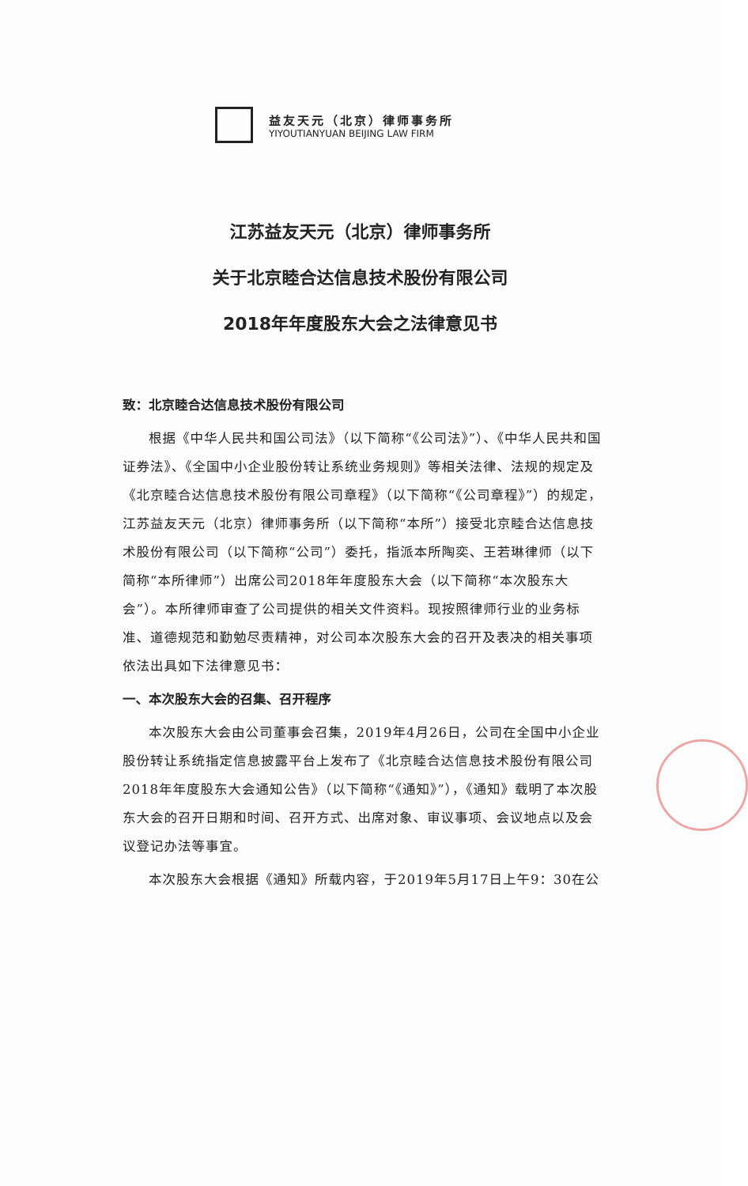益友天元（北京）律师事务所
YIYOUTIANYUAN BEIJING LAW FIRM
江苏益友天元（北京）律师事务所
关于北京睦合达信息技术股份有限公司
2018年年度股东大会之法律意见书
致：北京睦合达信息技术股份有限公司
根据《中华人民共和国公司法》（以下简称“《公司法》”）、《中华人民共和国证券法》、《全国中小企业股份转让系统业务规则》等相关法律、法规的规定及《北京睦合达信息技术股份有限公司章程》（以下简称“《公司章程》”）的规定，江苏益友天元（北京）律师事务所（以下简称“本所”）接受北京睦合达信息技术股份有限公司（以下简称“公司”）委托，指派本所陶奕、王若琳律师（以下简称“本所律师”）出席公司2018年年度股东大会（以下简称“本次股东大会”）。本所律师审查了公司提供的相关文件资料。现按照律师行业的业务标准、道德规范和勤勉尽责精神，对公司本次股东大会的召开及表决的相关事项依法出具如下法律意见书：
一、本次股东大会的召集、召开程序
本次股东大会由公司董事会召集，2019年4月26日，公司在全国中小企业股份转让系统指定信息披露平台上发布了《北京睦合达信息技术股份有限公司2018年年度股东大会通知公告》（以下简称“《通知》”），《通知》载明了本次股东大会的召开日期和时间、召开方式、出席对象、审议事项、会议地点以及会议登记办法等事宜。
本次股东大会根据《通知》所载内容，于2019年5月17日上午9：30在公